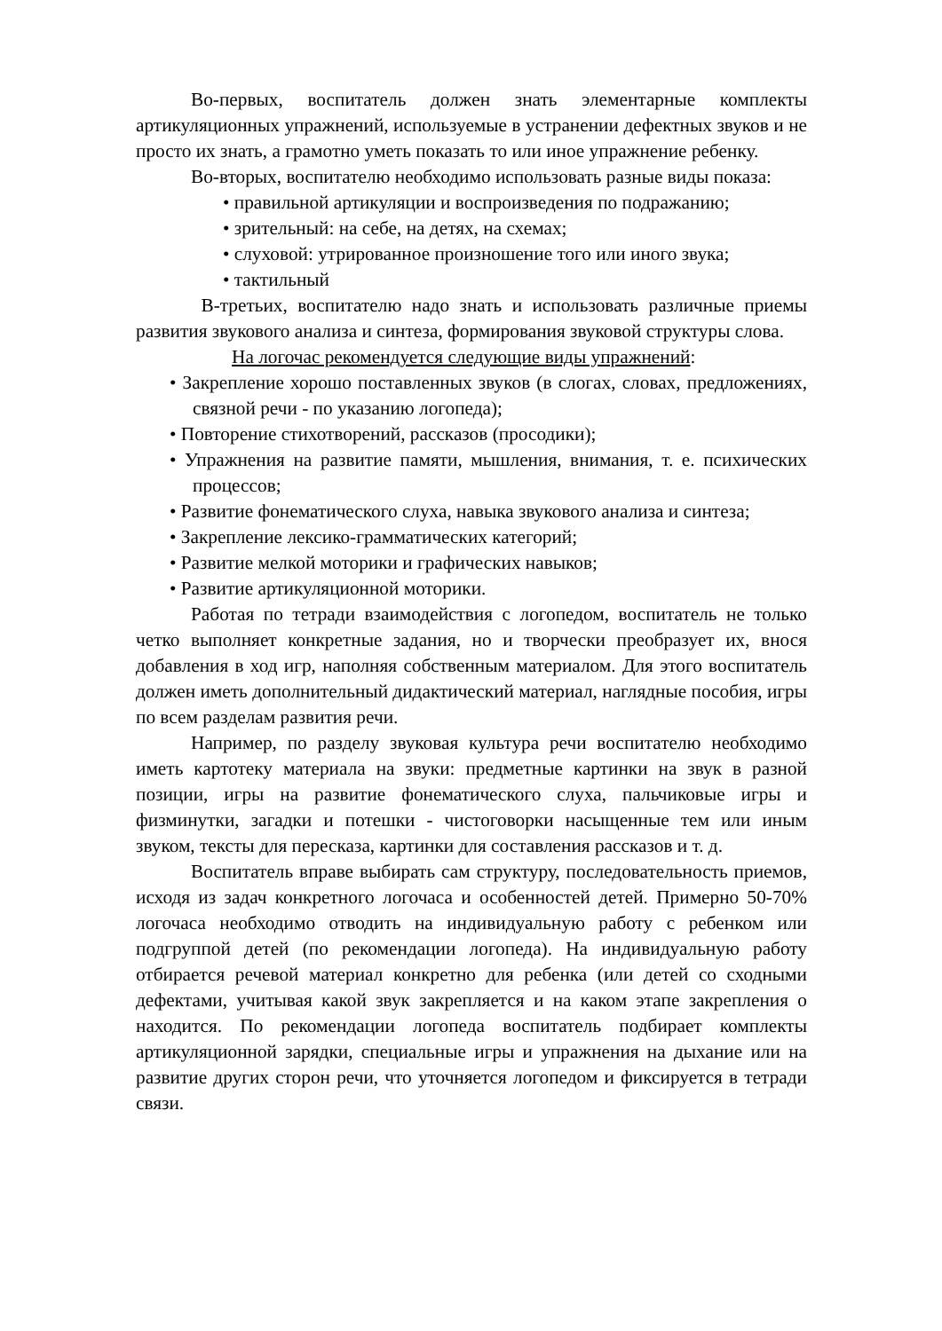Во-первых, воспитатель должен знать элементарные комплекты артикуляционных упражнений, используемые в устранении дефектных звуков и не просто их знать, а грамотно уметь показать то или иное упражнение ребенку.
Во-вторых, воспитателю необходимо использовать разные виды показа:
• правильной артикуляции и воспроизведения по подражанию;
• зрительный: на себе, на детях, на схемах;
• слуховой: утрированное произношение того или иного звука;
• тактильный
В-третьих, воспитателю надо знать и использовать различные приемы развития звукового анализа и синтеза, формирования звуковой структуры слова.
На логочас рекомендуется следующие виды упражнений:
• Закрепление хорошо поставленных звуков (в слогах, словах, предложениях, связной речи - по указанию логопеда);
• Повторение стихотворений, рассказов (просодики);
• Упражнения на развитие памяти, мышления, внимания, т. е. психических процессов;
• Развитие фонематического слуха, навыка звукового анализа и синтеза;
• Закрепление лексико-грамматических категорий;
• Развитие мелкой моторики и графических навыков;
• Развитие артикуляционной моторики.
Работая по тетради взаимодействия с логопедом, воспитатель не только четко выполняет конкретные задания, но и творчески преобразует их, внося добавления в ход игр, наполняя собственным материалом. Для этого воспитатель должен иметь дополнительный дидактический материал, наглядные пособия, игры по всем разделам развития речи.
Например, по разделу звуковая культура речи воспитателю необходимо иметь картотеку материала на звуки: предметные картинки на звук в разной позиции, игры на развитие фонематического слуха, пальчиковые игры и физминутки, загадки и потешки - чистоговорки насыщенные тем или иным звуком, тексты для пересказа, картинки для составления рассказов и т. д.
Воспитатель вправе выбирать сам структуру, последовательность приемов, исходя из задач конкретного логочаса и особенностей детей. Примерно 50-70% логочаса необходимо отводить на индивидуальную работу с ребенком или подгруппой детей (по рекомендации логопеда). На индивидуальную работу отбирается речевой материал конкретно для ребенка (или детей со сходными дефектами, учитывая какой звук закрепляется и на каком этапе закрепления о находится. По рекомендации логопеда воспитатель подбирает комплекты артикуляционной зарядки, специальные игры и упражнения на дыхание или на развитие других сторон речи, что уточняется логопедом и фиксируется в тетради связи.